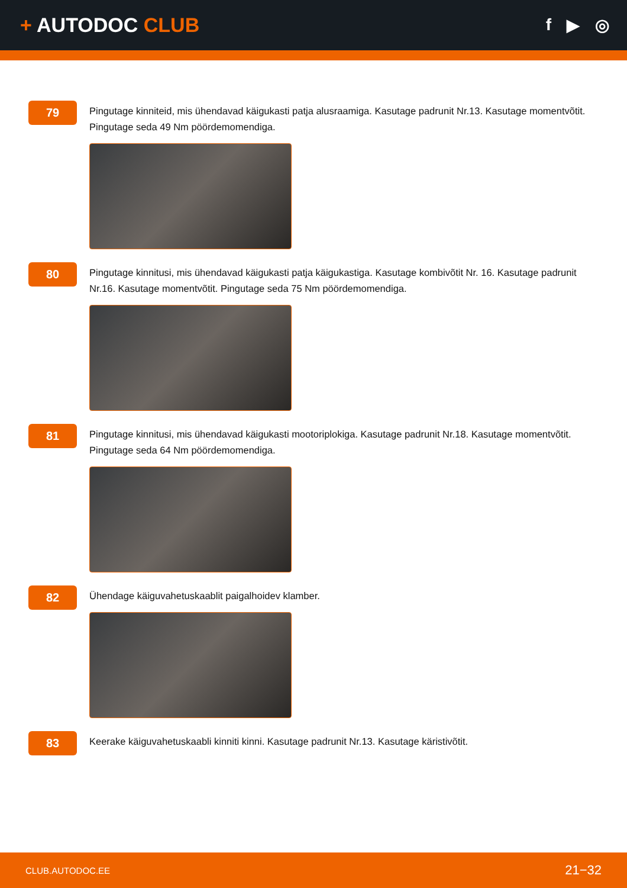+ AUTODOC CLUB
f ▶ ◎
79
Pingutage kinniteid, mis ühendavad käigukasti patja alusraamiga. Kasutage padrunit Nr.13. Kasutage momentvõtit. Pingutage seda 49 Nm pöördemomendiga.
80
Pingutage kinnitusi, mis ühendavad käigukasti patja käigukastiga. Kasutage kombivõtit Nr. 16. Kasutage padrunit Nr.16. Kasutage momentvõtit. Pingutage seda 75 Nm pöördemomendiga.
81
Pingutage kinnitusi, mis ühendavad käigukasti mootoriplokiga. Kasutage padrunit Nr.18. Kasutage momentvõtit. Pingutage seda 64 Nm pöördemomendiga.
82
Ühendage käiguvahetuskaablit paigalhoidev klamber.
83
Keerake käiguvahetuskaabli kinniti kinni. Kasutage padrunit Nr.13. Kasutage käristivõtit.
CLUB.AUTODOC.EE 21−32